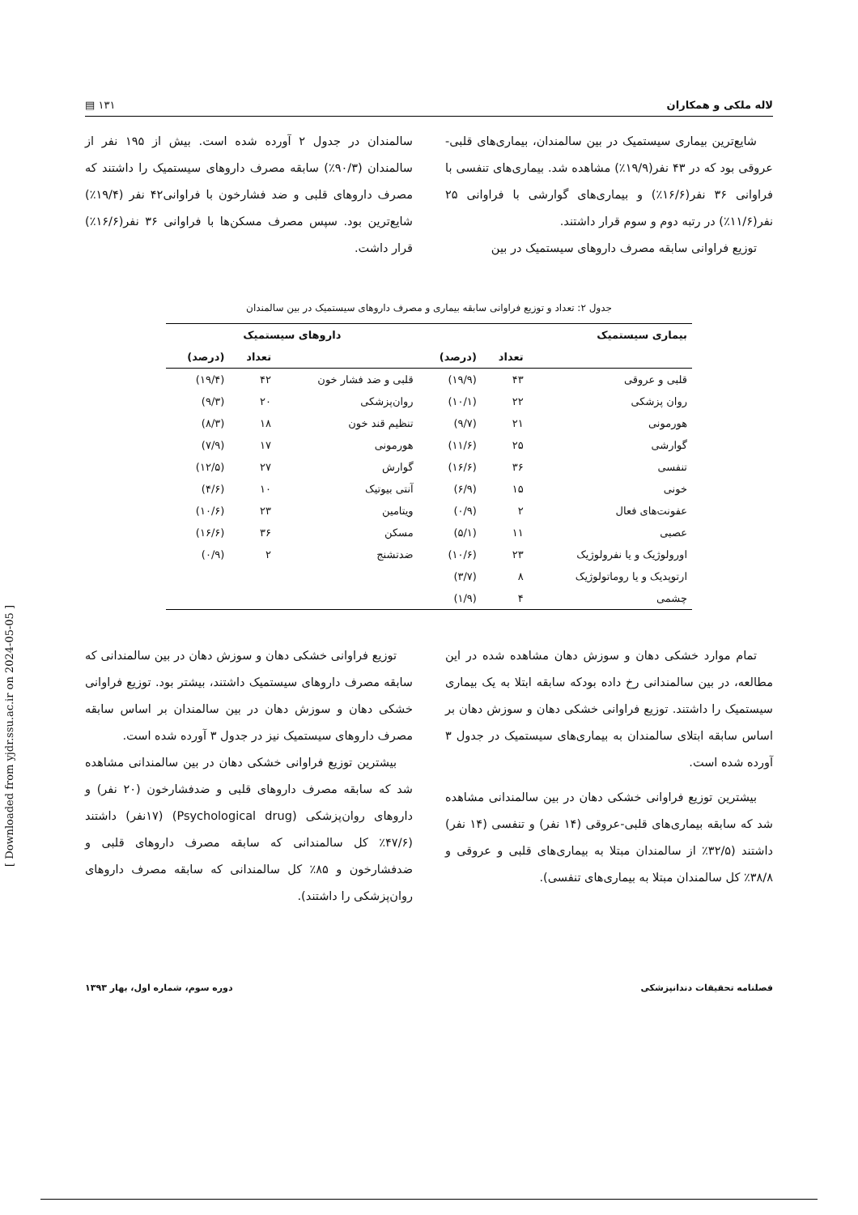لاله ملکی و همکاران ۱۳۱ ▤
شایع‌ترین بیماری سیستمیک در بین سالمندان، بیماری‌های قلبی-عروقی بود که در ۴۳ نفر(۱۹/۹٪) مشاهده شد. بیماری‌های تنفسی با فراوانی ۳۶ نفر(۱۶/۶٪) و بیماری‌های گوارشی با فراوانی ۲۵ نفر(۱۱/۶٪) در رتبه دوم و سوم قرار داشتند.
توزیع فراوانی سابقه مصرف داروهای سیستمیک در بین
سالمندان در جدول ۲ آورده شده است. بیش از ۱۹۵ نفر از سالمندان (۹۰/۳٪) سابقه مصرف داروهای سیستمیک را داشتند که مصرف داروهای قلبی و ضد فشارخون با فراوانی۴۲ نفر (۱۹/۴٪) شایع‌ترین بود. سپس مصرف مسکن‌ها با فراوانی ۳۶ نفر(۱۶/۶٪) قرار داشت.
جدول ۲: تعداد و توزیع فراوانی سابقه بیماری و مصرف داروهای سیستمیک در بین سالمندان
| بیماری سیستمیک | | | داروهای سیستمیک | | |
| --- | --- | --- | --- | --- | --- |
| | تعداد | (درصد) | | تعداد | (درصد) |
| قلبی و عروقی | ۴۳ | (۱۹/۹) | قلبی و ضد فشار خون | ۴۲ | (۱۹/۴) |
| روان پزشکی | ۲۲ | (۱۰/۱) | روان‌پزشکی | ۲۰ | (۹/۳) |
| هورمونی | ۲۱ | (۹/۷) | تنظیم قند خون | ۱۸ | (۸/۳) |
| گوارشی | ۲۵ | (۱۱/۶) | هورمونی | ۱۷ | (۷/۹) |
| تنفسی | ۳۶ | (۱۶/۶) | گوارش | ۲۷ | (۱۲/۵) |
| خونی | ۱۵ | (۶/۹) | آنتی بیوتیک | ۱۰ | (۴/۶) |
| عفونت‌های فعال | ۲ | (۰/۹) | ویتامین | ۲۳ | (۱۰/۶) |
| عصبی | ۱۱ | (۵/۱) | مسکن | ۳۶ | (۱۶/۶) |
| اورولوژیک و یا نفرولوژیک | ۲۳ | (۱۰/۶) | ضدتشنج | ۲ | (۰/۹) |
| ارتوپدیک و یا روماتولوژیک | ۸ | (۳/۷) | | | |
| چشمی | ۴ | (۱/۹) | | | |
تمام موارد خشکی دهان و سوزش دهان مشاهده شده در این مطالعه، در بین سالمندانی رخ داده بودکه سابقه ابتلا به یک بیماری سیستمیک را داشتند. توزیع فراوانی خشکی دهان و سوزش دهان بر اساس سابقه ابتلای سالمندان به بیماری‌های سیستمیک در جدول ۳ آورده شده است.
بیشترین توزیع فراوانی خشکی دهان در بین سالمندانی مشاهده شد که سابقه بیماری‌های قلبی-عروقی (۱۴ نفر) و تنفسی (۱۴ نفر) داشتند (۳۲/۵٪ از سالمندان مبتلا به بیماری‌های قلبی و عروقی و ۳۸/۸٪ کل سالمندان مبتلا به بیماری‌های تنفسی).
توزیع فراوانی خشکی دهان و سوزش دهان در بین سالمندانی که سابقه مصرف داروهای سیستمیک داشتند، بیشتر بود. توزیع فراوانی خشکی دهان و سوزش دهان در بین سالمندان بر اساس سابقه مصرف داروهای سیستمیک نیز در جدول ۳ آورده شده است.
بیشترین توزیع فراوانی خشکی دهان در بین سالمندانی مشاهده شد که سابقه مصرف داروهای قلبی و ضدفشارخون (۲۰ نفر) و داروهای روان‌پزشکی (Psychological drug) (۱۷نفر) داشتند (۴۷/۶٪ کل سالمندانی که سابقه مصرف داروهای قلبی و ضدفشارخون و ۸۵٪ کل سالمندانی که سابقه مصرف داروهای روان‌پزشکی را داشتند).
فصلنامه تحقیقات دندانپزشکی دوره سوم، شماره اول، بهار ۱۳۹۳
[ Downloaded from yjdr.ssu.ac.ir on 2024-05-05 ]